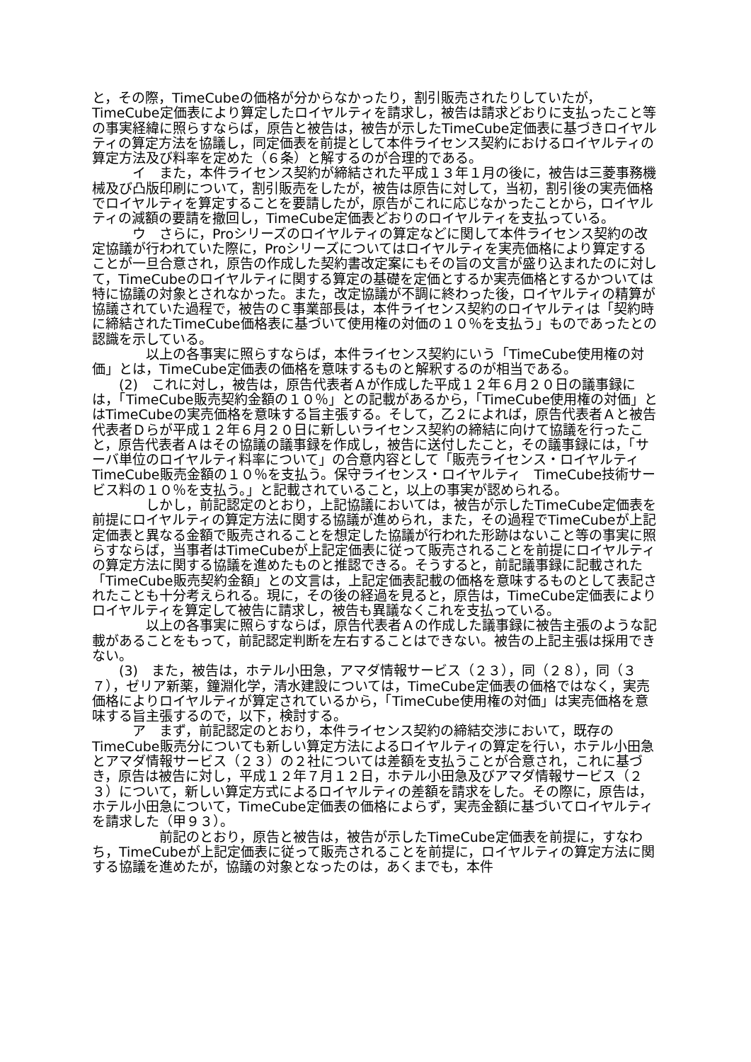と，その際，TimeCubeの価格が分からなかったり，割引販売されたりしていたが，TimeCube定価表により算定したロイヤルティを請求し，被告は請求どおりに支払ったこと等の事実経緯に照らすならば，原告と被告は，被告が示したTimeCube定価表に基づきロイヤルティの算定方法を協議し，同定価表を前提として本件ライセンス契約におけるロイヤルティの算定方法及び料率を定めた（６条）と解するのが合理的である。
　　　イ　また，本件ライセンス契約が締結された平成１３年１月の後に，被告は三菱事務機械及び凸版印刷について，割引販売をしたが，被告は原告に対して，当初，割引後の実売価格でロイヤルティを算定することを要請したが，原告がこれに応じなかったことから，ロイヤルティの減額の要請を撤回し，TimeCube定価表どおりのロイヤルティを支払っている。
　　　ウ　さらに，Proシリーズのロイヤルティの算定などに関して本件ライセンス契約の改定協議が行われていた際に，Proシリーズについてはロイヤルティを実売価格により算定することが一旦合意され，原告の作成した契約書改定案にもその旨の文言が盛り込まれたのに対して，TimeCubeのロイヤルティに関する算定の基礎を定価とするか実売価格とするかついては特に協議の対象とされなかった。また，改定協議が不調に終わった後，ロイヤルティの精算が協議されていた過程で，被告のＣ事業部長は，本件ライセンス契約のロイヤルティは「契約時に締結されたTimeCube価格表に基づいて使用権の対価の１０％を支払う」ものであったとの認識を示している。
　　　　以上の各事実に照らすならば，本件ライセンス契約にいう「TimeCube使用権の対価」とは，TimeCube定価表の価格を意味するものと解釈するのが相当である。
　　(2)　これに対し，被告は，原告代表者Ａが作成した平成１２年６月２０日の議事録には，「TimeCube販売契約金額の１０％」との記載があるから，「TimeCube使用権の対価」とはTimeCubeの実売価格を意味する旨主張する。そして，乙２によれば，原告代表者Ａと被告代表者Ｄらが平成１２年６月２０日に新しいライセンス契約の締結に向けて協議を行ったこと，原告代表者Ａはその協議の議事録を作成し，被告に送付したこと，その議事録には，「サーバ単位のロイヤルティ料率について」の合意内容として「販売ライセンス・ロイヤルティ　TimeCube販売金額の１０％を支払う。保守ライセンス・ロイヤルティ　TimeCube技術サービス料の１０％を支払う。」と記載されていること，以上の事実が認められる。
　　　　しかし，前記認定のとおり，上記協議においては，被告が示したTimeCube定価表を前提にロイヤルティの算定方法に関する協議が進められ，また，その過程でTimeCubeが上記定価表と異なる金額で販売されることを想定した協議が行われた形跡はないこと等の事実に照らすならば，当事者はTimeCubeが上記定価表に従って販売されることを前提にロイヤルティの算定方法に関する協議を進めたものと推認できる。そうすると，前記議事録に記載された「TimeCube販売契約金額」との文言は，上記定価表記載の価格を意味するものとして表記されたことも十分考えられる。現に，その後の経過を見ると，原告は，TimeCube定価表によりロイヤルティを算定して被告に請求し，被告も異議なくこれを支払っている。
　　　　以上の各事実に照らすならば，原告代表者Ａの作成した議事録に被告主張のような記載があることをもって，前記認定判断を左右することはできない。被告の上記主張は採用できない。
　　(3)　また，被告は，ホテル小田急，アマダ情報サービス（２３），同（２８），同（３７），ゼリア新薬，鐘淵化学，清水建設については，TimeCube定価表の価格ではなく，実売価格によりロイヤルティが算定されているから，「TimeCube使用権の対価」は実売価格を意味する旨主張するので，以下，検討する。
　　　ア　まず，前記認定のとおり，本件ライセンス契約の締結交渉において，既存のTimeCube販売分についても新しい算定方法によるロイヤルティの算定を行い，ホテル小田急とアマダ情報サービス（２３）の２社については差額を支払うことが合意され，これに基づき，原告は被告に対し，平成１２年７月１２日，ホテル小田急及びアマダ情報サービス（２３）について，新しい算定方式によるロイヤルティの差額を請求をした。その際に，原告は，ホテル小田急について，TimeCube定価表の価格によらず，実売金額に基づいてロイヤルティを請求した（甲９３）。
　　　　　前記のとおり，原告と被告は，被告が示したTimeCube定価表を前提に，すなわち，TimeCubeが上記定価表に従って販売されることを前提に，ロイヤルティの算定方法に関する協議を進めたが，協議の対象となったのは，あくまでも，本件